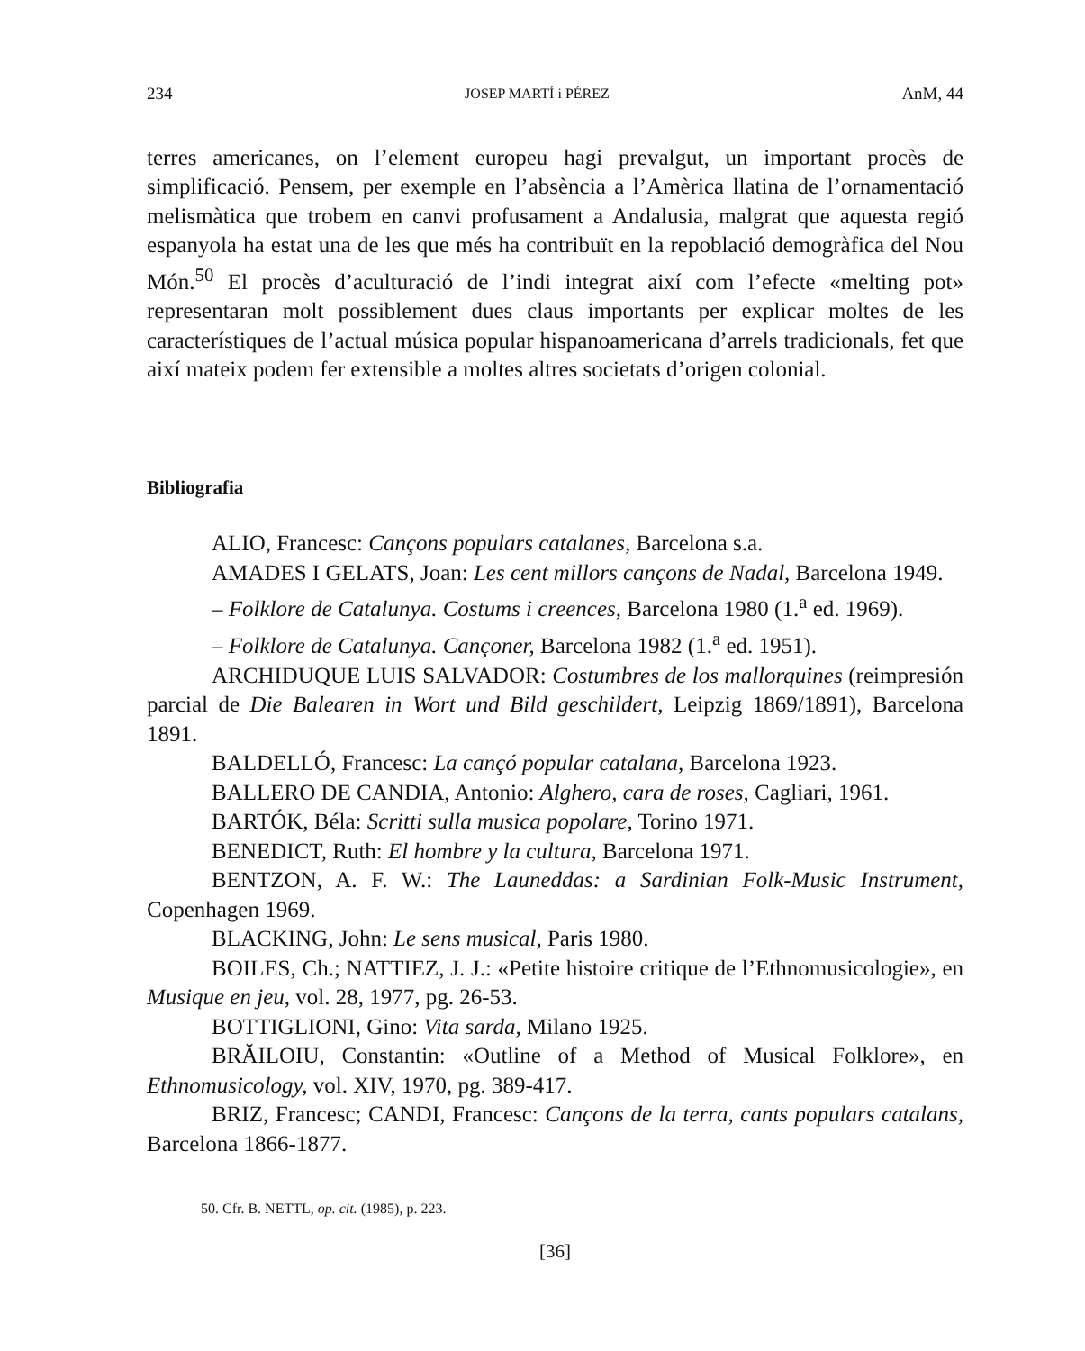234 JOSEP MARTÍ i PÉREZ AnM, 44
terres americanes, on l’element europeu hagi prevalgut, un important procès de simplificació. Pensem, per exemple en l’absència a l’Amèrica llatina de l’ornamentació melismàtica que trobem en canvi profusament a Andalusia, malgrat que aquesta regió espanyola ha estat una de les que més ha contribuït en la repoblació demogràfica del Nou Món.<sup>50</sup> El procès d’aculturació de l’indi integrat així com l’efecte «melting pot» representaran molt possiblement dues claus importants per explicar moltes de les característiques de l’actual música popular hispanoamericana d’arrels tradicionals, fet que així mateix podem fer extensible a moltes altres societats d’origen colonial.
Bibliografia
ALIO, Francesc: Cançons populars catalanes, Barcelona s.a.
AMADES I GELATS, Joan: Les cent millors cançons de Nadal, Barcelona 1949.
– Folklore de Catalunya. Costums i creences, Barcelona 1980 (1.<sup>a</sup> ed. 1969).
– Folklore de Catalunya. Cançoner, Barcelona 1982 (1.<sup>a</sup> ed. 1951).
ARCHIDUQUE LUIS SALVADOR: Costumbres de los mallorquines (reimpresión parcial de Die Balearen in Wort und Bild geschildert, Leipzig 1869/1891), Barcelona 1891.
BALDELLÓ, Francesc: La cançó popular catalana, Barcelona 1923.
BALLERO DE CANDIA, Antonio: Alghero, cara de roses, Cagliari, 1961.
BARTÓK, Béla: Scritti sulla musica popolare, Torino 1971.
BENEDICT, Ruth: El hombre y la cultura, Barcelona 1971.
BENTZON, A. F. W.: The Launeddas: a Sardinian Folk-Music Instrument, Copenhagen 1969.
BLACKING, John: Le sens musical, Paris 1980.
BOILES, Ch.; NATTIEZ, J. J.: «Petite histoire critique de l’Ethnomusicologie», en Musique en jeu, vol. 28, 1977, pg. 26-53.
BOTTIGLIONI, Gino: Vita sarda, Milano 1925.
BRĂILOIU, Constantin: «Outline of a Method of Musical Folklore», en Ethnomusicology, vol. XIV, 1970, pg. 389-417.
BRIZ, Francesc; CANDI, Francesc: Cançons de la terra, cants populars catalans, Barcelona 1866-1877.
50. Cfr. B. NETTL, op. cit. (1985), p. 223.
[36]